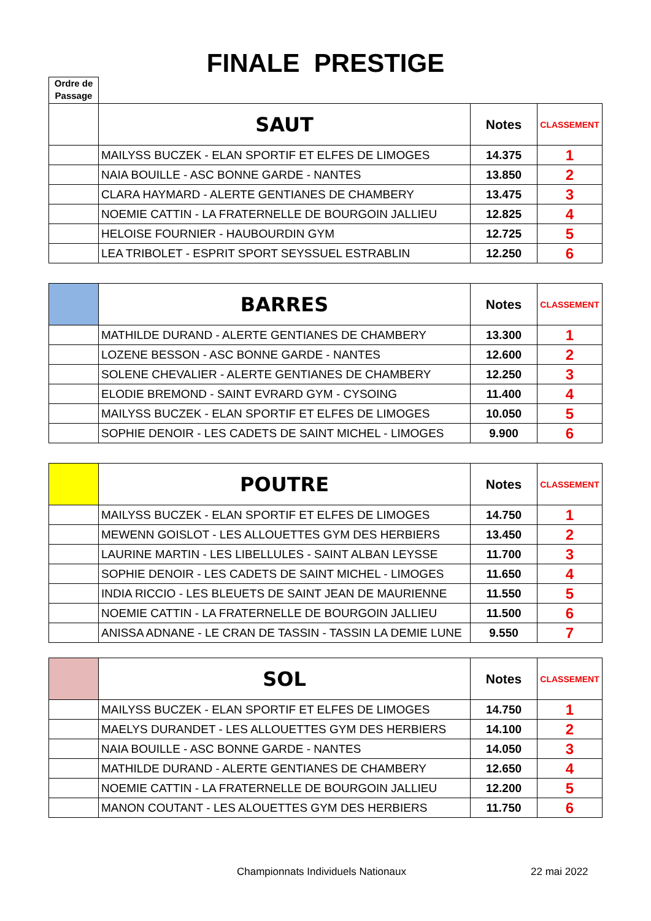FINALE PRESTIGE
Ordre de Passage
| | SAUT | Notes | CLASSEMENT |
| | MAILYSS BUCZEK - ELAN SPORTIF ET ELFES DE LIMOGES | 14.375 | 1 |
| | NAIA BOUILLE - ASC BONNE GARDE - NANTES | 13.850 | 2 |
| | CLARA HAYMARD - ALERTE GENTIANES DE CHAMBERY | 13.475 | 3 |
| | NOEMIE CATTIN - LA FRATERNELLE DE BOURGOIN JALLIEU | 12.825 | 4 |
| | HELOISE FOURNIER - HAUBOURDIN GYM | 12.725 | 5 |
| | LEA TRIBOLET - ESPRIT SPORT SEYSSUEL ESTRABLIN | 12.250 | 6 |
| | BARRES | Notes | CLASSEMENT |
| | MATHILDE DURAND - ALERTE GENTIANES DE CHAMBERY | 13.300 | 1 |
| | LOZENE BESSON - ASC BONNE GARDE - NANTES | 12.600 | 2 |
| | SOLENE CHEVALIER - ALERTE GENTIANES DE CHAMBERY | 12.250 | 3 |
| | ELODIE BREMOND - SAINT EVRARD GYM - CYSOING | 11.400 | 4 |
| | MAILYSS BUCZEK - ELAN SPORTIF ET ELFES DE LIMOGES | 10.050 | 5 |
| | SOPHIE DENOIR - LES CADETS DE SAINT MICHEL - LIMOGES | 9.900 | 6 |
| | POUTRE | Notes | CLASSEMENT |
| | MAILYSS BUCZEK - ELAN SPORTIF ET ELFES DE LIMOGES | 14.750 | 1 |
| | MEWENN GOISLOT - LES ALLOUETTES GYM DES HERBIERS | 13.450 | 2 |
| | LAURINE MARTIN - LES LIBELLULES - SAINT ALBAN LEYSSE | 11.700 | 3 |
| | SOPHIE DENOIR - LES CADETS DE SAINT MICHEL - LIMOGES | 11.650 | 4 |
| | INDIA RICCIO - LES BLEUETS DE SAINT JEAN DE MAURIENNE | 11.550 | 5 |
| | NOEMIE CATTIN - LA FRATERNELLE DE BOURGOIN JALLIEU | 11.500 | 6 |
| | ANISSA ADNANE - LE CRAN DE TASSIN - TASSIN LA DEMIE LUNE | 9.550 | 7 |
| | SOL | Notes | CLASSEMENT |
| | MAILYSS BUCZEK - ELAN SPORTIF ET ELFES DE LIMOGES | 14.750 | 1 |
| | MAELYS DURANDET - LES ALLOUETTES GYM DES HERBIERS | 14.100 | 2 |
| | NAIA BOUILLE - ASC BONNE GARDE - NANTES | 14.050 | 3 |
| | MATHILDE DURAND - ALERTE GENTIANES DE CHAMBERY | 12.650 | 4 |
| | NOEMIE CATTIN - LA FRATERNELLE DE BOURGOIN JALLIEU | 12.200 | 5 |
| | MANON COUTANT - LES ALOUETTES GYM DES HERBIERS | 11.750 | 6 |
Championnats Individuels Nationaux 22 mai 2022